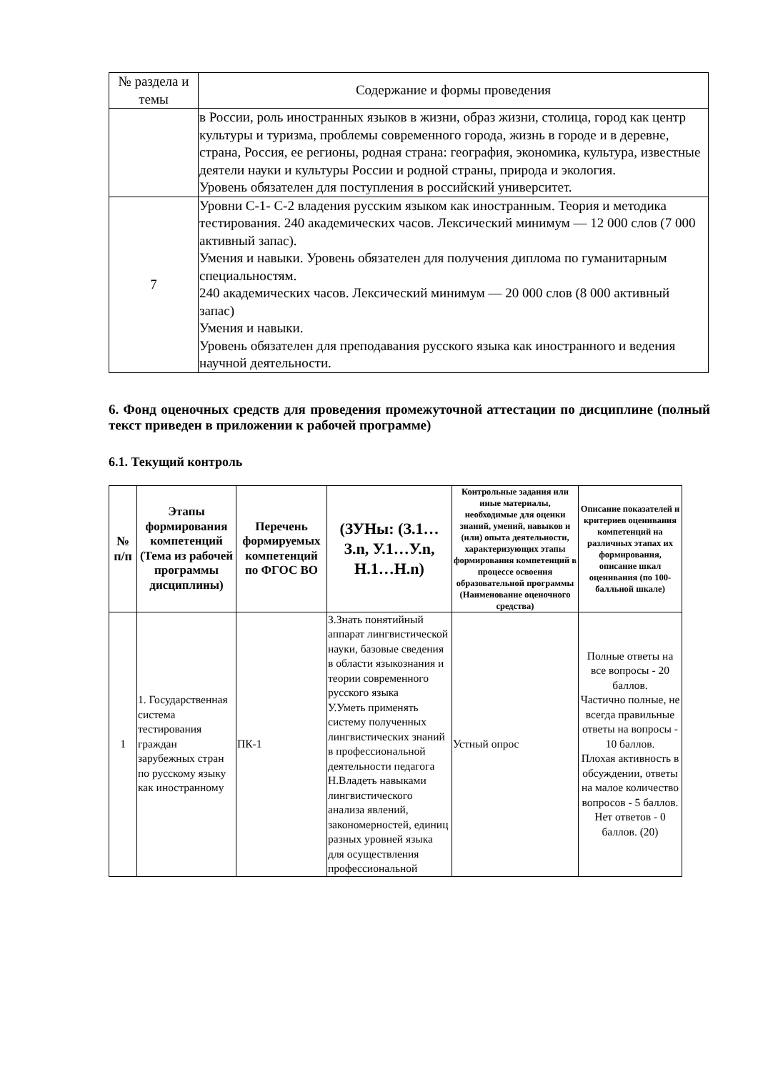| № раздела и темы | Содержание и формы проведения |
| --- | --- |
| | в России, роль иностранных языков в жизни, образ жизни, столица, город как центр культуры и туризма, проблемы современного города, жизнь в городе и в деревне, страна, Россия, ее регионы, родная страна: география, экономика, культура, известные деятели науки и культуры России и родной страны, природа и экология. Уровень обязателен для поступления в российский университет. |
| 7 | Уровни С-1- С-2 владения русским языком как иностранным. Теория и методика тестирования. 240 академических часов. Лексический минимум — 12 000 слов (7 000 активный запас). Умения и навыки. Уровень обязателен для получения диплома по гуманитарным специальностям. 240 академических часов. Лексический минимум — 20 000 слов (8 000 активный запас) Умения и навыки. Уровень обязателен для преподавания русского языка как иностранного и ведения научной деятельности. |
6. Фонд оценочных средств для проведения промежуточной аттестации по дисциплине (полный текст приведен в приложении к рабочей программе)
6.1. Текущий контроль
| № п/п | Этапы формирования компетенций (Тема из рабочей программы дисциплины) | Перечень формируемых компетенций по ФГОС ВО | (ЗУНы: (З.1…З.n, У.1…У.n, Н.1…Н.n) | Контрольные задания или иные материалы, необходимые для оценки знаний, умений, навыков и (или) опыта деятельности, характеризующих этапы формирования компетенций в процессе освоения образовательной программы (Наименование оценочного средства) | Описание показателей и критериев оценивания компетенций на различных этапах их формирования, описание шкал оценивания (по 100-балльной шкале) |
| --- | --- | --- | --- | --- | --- |
| 1 | 1. Государственная система тестирования граждан зарубежных стран по русскому языку как иностранному | ПК-1 | З.Знать понятийный аппарат лингвистической науки, базовые сведения в области языкознания и теории современного русского языка У.Уметь применять систему полученных лингвистических знаний в профессиональной деятельности педагога Н.Владеть навыками лингвистического анализа явлений, закономерностей, единиц разных уровней языка для осуществления профессиональной | Устный опрос | Полные ответы на все вопросы - 20 баллов. Частично полные, не всегда правильные ответы на вопросы - 10 баллов. Плохая активность в обсуждении, ответы на малое количество вопросов - 5 баллов. Нет ответов - 0 баллов. (20) |